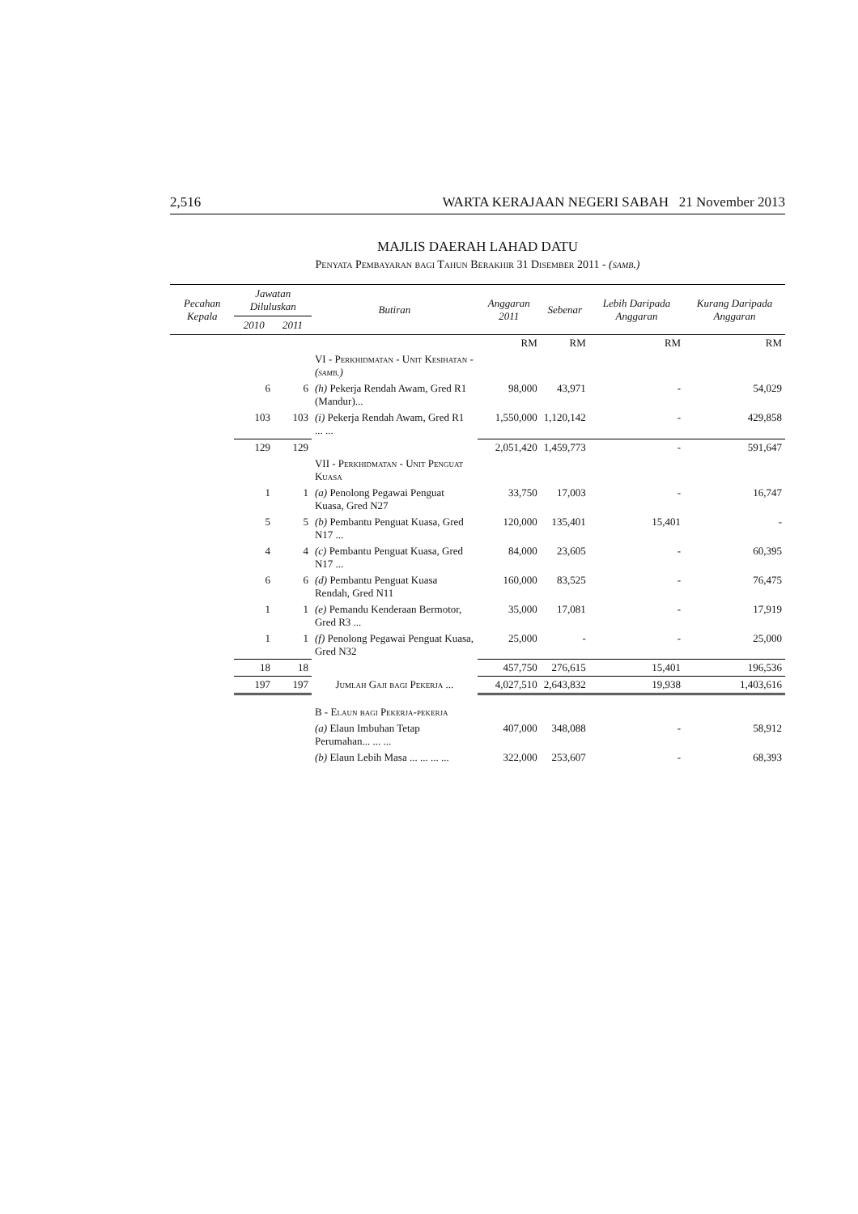2,516 WARTA KERAJAAN NEGERI SABAH 21 November 2013
MAJLIS DAERAH LAHAD DATU
Penyata Pembayaran bagi Tahun Berakhir 31 Disember 2011 - (samb.)
| Pecahan Kepala | Jawatan Diluluskan | | Butiran | Anggaran 2011 | Sebenar | Lebih Daripada Anggaran | Kurang Daripada Anggaran |
| --- | --- | --- | --- | --- | --- | --- | --- |
| | 2010 | 2011 | | | | | |
| | | | | RM | RM | RM | RM |
| | | | VI - Perkhidmatan - Unit Kesihatan - (samb.) | | | | |
| | 6 | 6 | (h) Pekerja Rendah Awam, Gred R1 (Mandur)... | 98,000 | 43,971 | - | 54,029 |
| | 103 | 103 | (i) Pekerja Rendah Awam, Gred R1 ... ... | 1,550,000 | 1,120,142 | - | 429,858 |
| | 129 | 129 | | 2,051,420 | 1,459,773 | - | 591,647 |
| | | | VII - Perkhidmatan - Unit Penguat Kuasa | | | | |
| | 1 | 1 | (a) Penolong Pegawai Penguat Kuasa, Gred N27 | 33,750 | 17,003 | - | 16,747 |
| | 5 | 5 | (b) Pembantu Penguat Kuasa, Gred N17 ... | 120,000 | 135,401 | 15,401 | - |
| | 4 | 4 | (c) Pembantu Penguat Kuasa, Gred N17 ... | 84,000 | 23,605 | - | 60,395 |
| | 6 | 6 | (d) Pembantu Penguat Kuasa Rendah, Gred N11 | 160,000 | 83,525 | - | 76,475 |
| | 1 | 1 | (e) Pemandu Kenderaan Bermotor, Gred R3 ... | 35,000 | 17,081 | - | 17,919 |
| | 1 | 1 | (f) Penolong Pegawai Penguat Kuasa, Gred N32 | 25,000 | - | - | 25,000 |
| | 18 | 18 | | 457,750 | 276,615 | 15,401 | 196,536 |
| | 197 | 197 | Jumlah Gaji bagi Pekerja ... | 4,027,510 | 2,643,832 | 19,938 | 1,403,616 |
| | | | B - Elaun bagi Pekerja-pekerja | | | | |
| | | | (a) Elaun Imbuhan Tetap Perumahan... ... ... | 407,000 | 348,088 | - | 58,912 |
| | | | (b) Elaun Lebih Masa ... ... ... ... | 322,000 | 253,607 | - | 68,393 |